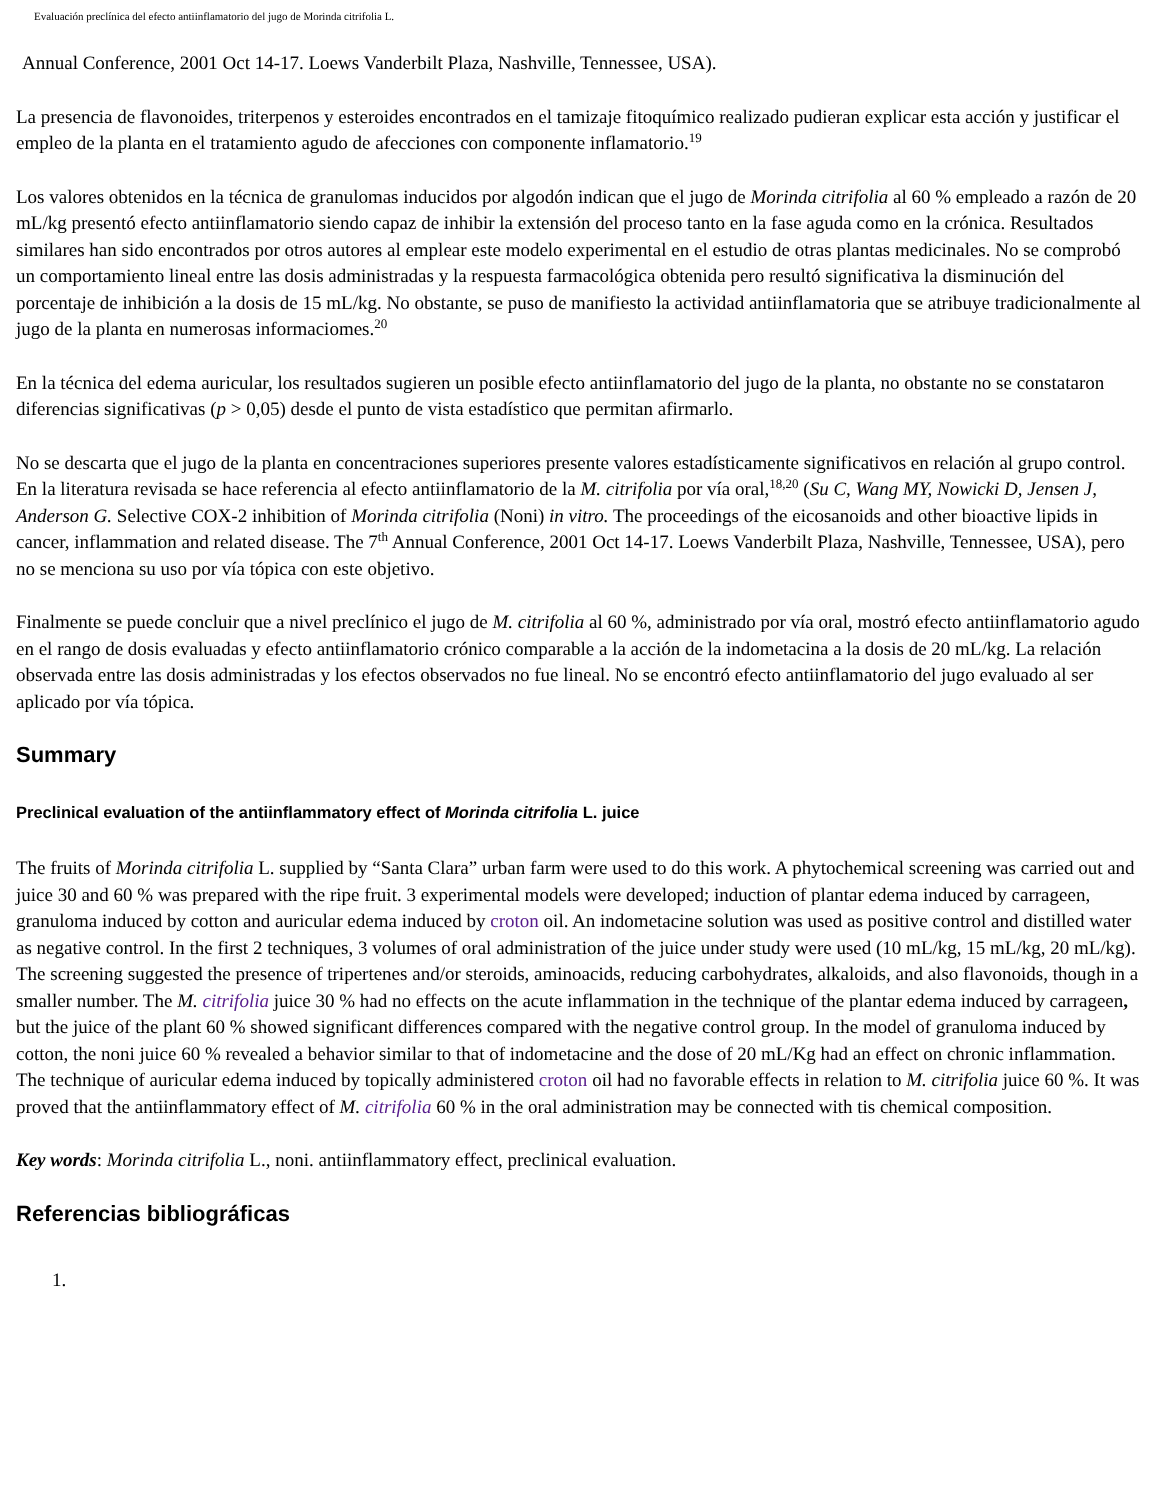Evaluación preclínica del efecto antiinflamatorio del jugo de Morinda citrifolia L.
Annual Conference, 2001 Oct 14-17. Loews Vanderbilt Plaza, Nashville, Tennessee, USA).
La presencia de flavonoides, triterpenos y esteroides encontrados en el tamizaje fitoquímico realizado pudieran explicar esta acción y justificar el empleo de la planta en el tratamiento agudo de afecciones con componente inflamatorio.<sup>19</sup>
Los valores obtenidos en la técnica de granulomas inducidos por algodón indican que el jugo de Morinda citrifolia al 60 % empleado a razón de 20 mL/kg presentó efecto antiinflamatorio siendo capaz de inhibir la extensión del proceso tanto en la fase aguda como en la crónica. Resultados similares han sido encontrados por otros autores al emplear este modelo experimental en el estudio de otras plantas medicinales. No se comprobó un comportamiento lineal entre las dosis administradas y la respuesta farmacológica obtenida pero resultó significativa la disminución del porcentaje de inhibición a la dosis de 15 mL/kg. No obstante, se puso de manifiesto la actividad antiinflamatoria que se atribuye tradicionalmente al jugo de la planta en numerosas informaciomes.<sup>20</sup>
En la técnica del edema auricular, los resultados sugieren un posible efecto antiinflamatorio del jugo de la planta, no obstante no se constataron diferencias significativas (p > 0,05) desde el punto de vista estadístico que permitan afirmarlo.
No se descarta que el jugo de la planta en concentraciones superiores presente valores estadísticamente significativos en relación al grupo control. En la literatura revisada se hace referencia al efecto antiinflamatorio de la M. citrifolia por vía oral,<sup>18,20</sup> (Su C, Wang MY, Nowicki D, Jensen J, Anderson G. Selective COX-2 inhibition of Morinda citrifolia (Noni) in vitro. The proceedings of the eicosanoids and other bioactive lipids in cancer, inflammation and related disease. The 7<sup>th</sup> Annual Conference, 2001 Oct 14-17. Loews Vanderbilt Plaza, Nashville, Tennessee, USA), pero no se menciona su uso por vía tópica con este objetivo.
Finalmente se puede concluir que a nivel preclínico el jugo de M. citrifolia al 60 %, administrado por vía oral, mostró efecto antiinflamatorio agudo en el rango de dosis evaluadas y efecto antiinflamatorio crónico comparable a la acción de la indometacina a la dosis de 20 mL/kg. La relación observada entre las dosis administradas y los efectos observados no fue lineal. No se encontró efecto antiinflamatorio del jugo evaluado al ser aplicado por vía tópica.
Summary
Preclinical evaluation of the antiinflammatory effect of Morinda citrifolia L. juice
The fruits of Morinda citrifolia L. supplied by “Santa Clara” urban farm were used to do this work. A phytochemical screening was carried out and juice 30 and 60 % was prepared with the ripe fruit. 3 experimental models were developed; induction of plantar edema induced by carrageen, granuloma induced by cotton and auricular edema induced by croton oil. An indometacine solution was used as positive control and distilled water as negative control. In the first 2 techniques, 3 volumes of oral administration of the juice under study were used (10 mL/kg, 15 mL/kg, 20 mL/kg). The screening suggested the presence of tripertenes and/or steroids, aminoacids, reducing carbohydrates, alkaloids, and also flavonoids, though in a smaller number. The M. citrifolia juice 30 % had no effects on the acute inflammation in the technique of the plantar edema induced by carrageen, but the juice of the plant 60 % showed significant differences compared with the negative control group. In the model of granuloma induced by cotton, the noni juice 60 % revealed a behavior similar to that of indometacine and the dose of 20 mL/Kg had an effect on chronic inflammation. The technique of auricular edema induced by topically administered croton oil had no favorable effects in relation to M. citrifolia juice 60 %. It was proved that the antiinflammatory effect of M. citrifolia 60 % in the oral administration may be connected with tis chemical composition.
Key words: Morinda citrifolia L., noni. antiinflammatory effect, preclinical evaluation.
Referencias bibliográficas
1.